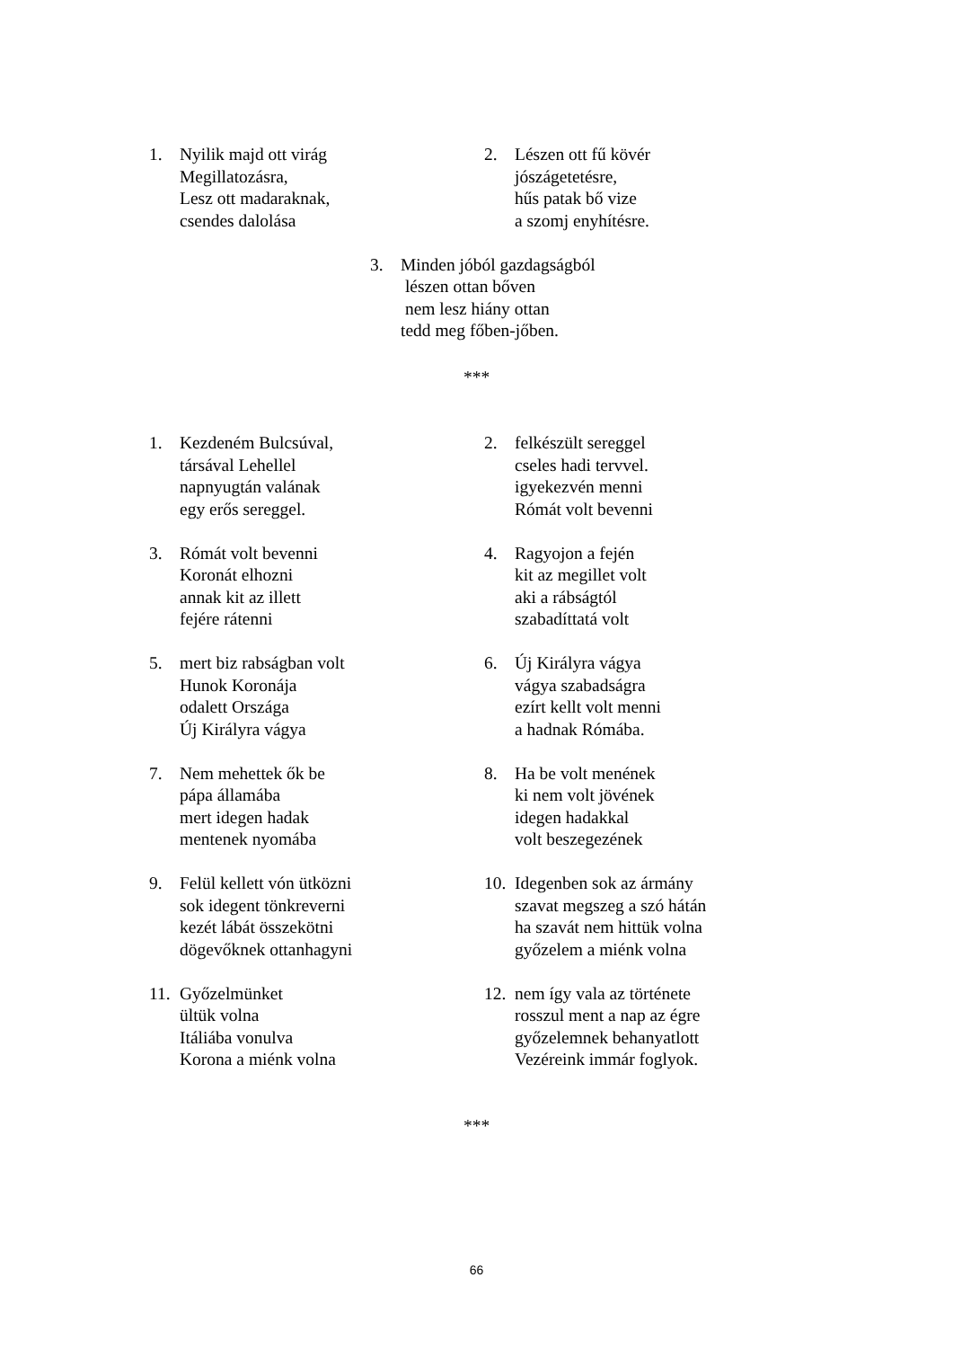1. Nyilik majd ott virág
Megillatozásra,
Lesz ott madaraknak,
csendes dalolása
2. Lészen ott fű kövér
jószágetetésre,
hűs patak bő vize
a szomj enyhítésre.
3. Minden jóból gazdagságból
lészen ottan bőven
nem lesz hiány ottan
tedd meg főben-jőben.
***
1. Kezdeném Bulcsúval,
társával Lehellel
napnyugtán valának
egy erős sereggel.
2. felkészült sereggel
cseles hadi tervvel.
igyekezvén menni
Rómát volt bevenni
3. Rómát volt bevenni
Koronát elhozni
annak kit az illett
fejére rátenni
4. Ragyojon a fején
kit az megillet volt
aki a rábságtól
szabadíttatá volt
5. mert biz rabságban volt
Hunok Koronája
odalett Országa
Új Királyra vágya
6. Új Királyra vágya
vágya szabadságra
ezírt kellt volt menni
a hadnak Rómába.
7. Nem mehettek ők be
pápa államába
mert idegen hadak
mentenek nyomába
8. Ha be volt menének
ki nem volt jövének
idegen hadakkal
volt beszegezének
9. Felül kellett vón ütközni
sok idegent tönkreverni
kezét lábát összekötni
dögevőknek ottanhagyni
10.
Idegenben sok az ármány
szavat megszeg a szó hátán
ha szavát nem hittük volna
győzelem a miénk volna
11.
Győzelmünket
ültük volna
Itáliába vonulva
Korona a miénk volna
12.
nem így vala az története
rosszul ment a nap az égre
győzelemnek behanyatlott
Vezéreink immár foglyok.
***
66